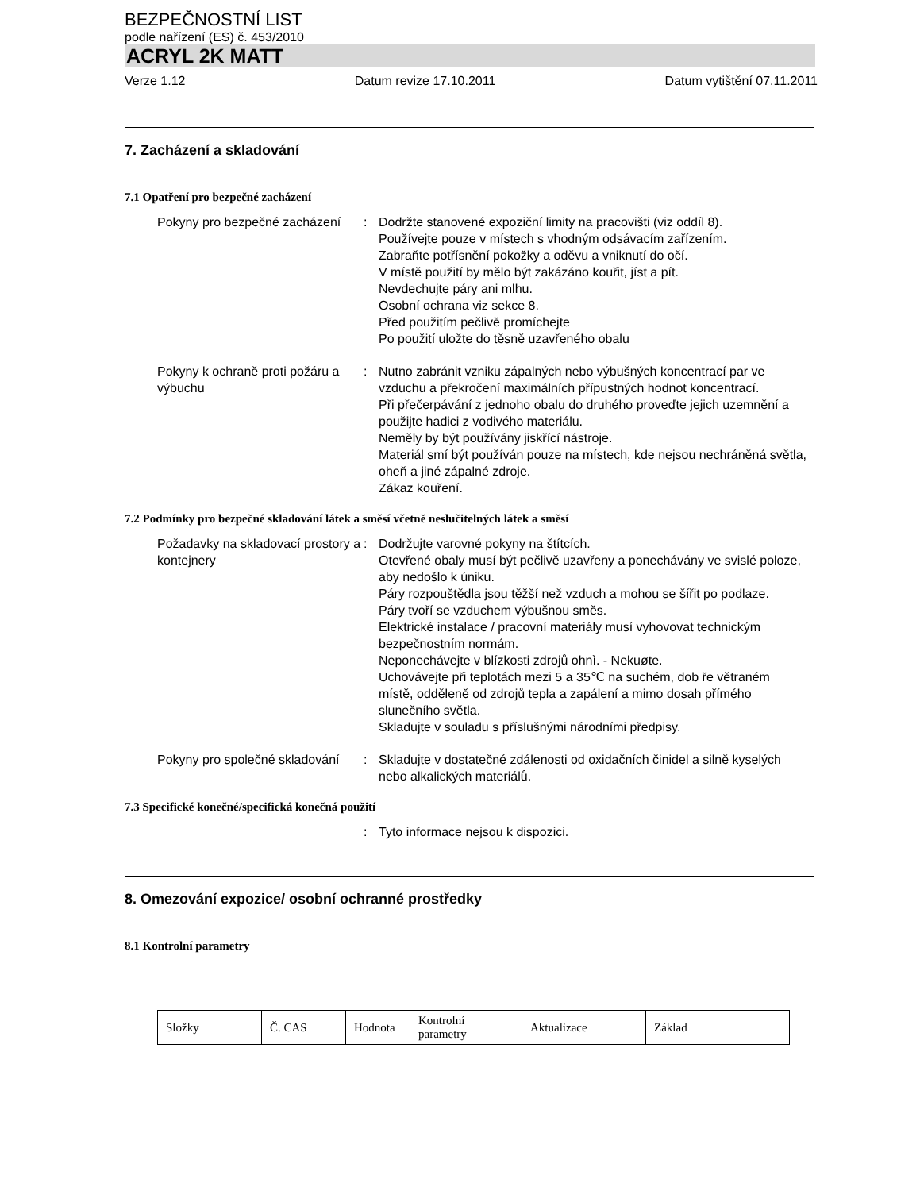BEZPEČNOSTNÍ LIST
podle nařízení (ES) č. 453/2010
ACRYL 2K MATT
Verze 1.12 Datum revize 17.10.2011 Datum vytištění 07.11.2011
7. Zacházení a skladování
7.1 Opatření pro bezpečné zacházení
Pokyny pro bezpečné zacházení
: Dodržte stanovené expoziční limity na pracovišti (viz oddíl 8).
Používejte pouze v místech s vhodným odsávacím zařízením.
Zabraňte potřísnění pokožky a oděvu a vniknutí do očí.
V místě použití by mělo být zakázáno kouřit, jíst a pít.
Nevdechujte páry ani mlhu.
Osobní ochrana viz sekce 8.
Před použitím pečlivě promíchejte
Po použití uložte do těsně uzavřeného obalu
Pokyny k ochraně proti požáru a výbuchu
: Nutno zabránit vzniku zápalných nebo výbušných koncentrací par ve vzduchu a překročení maximálních přípustných hodnot koncentrací.
Při přečerpávání z jednoho obalu do druhého proveďte jejich uzemnění a použijte hadici z vodivého materiálu.
Neměly by být používány jiskřící nástroje.
Materiál smí být používán pouze na místech, kde nejsou nechráněná světla, oheň a jiné zápalné zdroje.
Zákaz kouření.
7.2 Podmínky pro bezpečné skladování látek a směsí včetně neslučitelných látek a směsí
Požadavky na skladovací prostory a kontejnery
: Dodržujte varovné pokyny na štítcích.
Otevřené obaly musí být pečlivě uzavřeny a ponechávány ve svislé poloze, aby nedošlo k úniku.
Páry rozpouštědla jsou těžší než vzduch a mohou se šířit po podlaze.
Páry tvoří se vzduchem výbušnou směs.
Elektrické instalace / pracovní materiály musí vyhovovat technickým bezpečnostním normám.
Neponechávejte v blízkosti zdrojů ohnì. - Nekuøte.
Uchovávejte při teplotách mezi 5 a 35℃ na suchém, dob ře větraném místě, odděleně od zdrojů tepla a zapálení a mimo dosah přímého slunečního světla.
Skladujte v souladu s příslušnými národními předpisy.
Pokyny pro společné skladování
: Skladujte v dostatečné zdálenosti od oxidačních činidel a silně kyselých nebo alkalických materiálů.
7.3 Specifické konečné/specifická konečná použití
: Tyto informace nejsou k dispozici.
8. Omezování expozice/ osobní ochranné prostředky
8.1 Kontrolní parametry
| Složky | Č. CAS | Hodnota | Kontrolní parametry | Aktualizace | Základ |